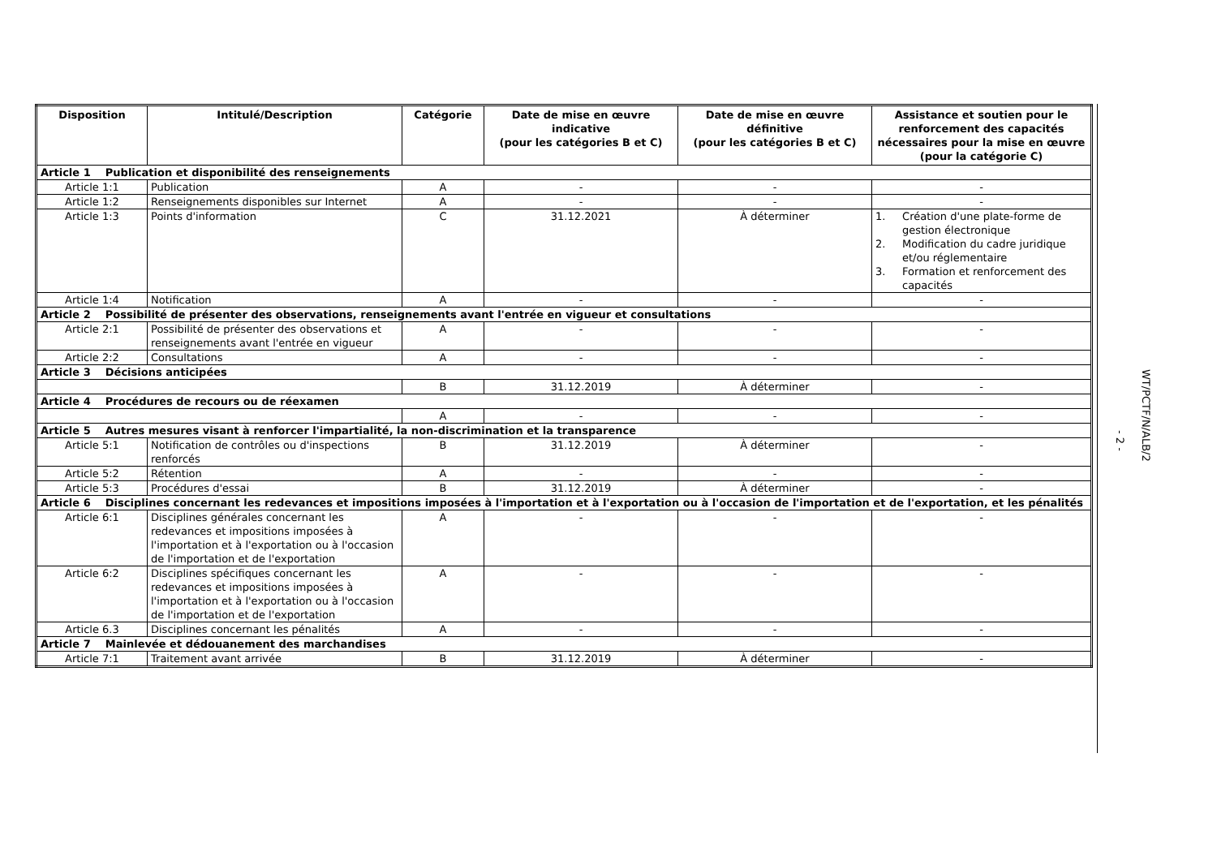| Disposition | Intitulé/Description | Catégorie | Date de mise en œuvre indicative (pour les catégories B et C) | Date de mise en œuvre définitive (pour les catégories B et C) | Assistance et soutien pour le renforcement des capacités nécessaires pour la mise en œuvre (pour la catégorie C) |
| --- | --- | --- | --- | --- | --- |
| Article 1 Publication et disponibilité des renseignements | | | | | |
| Article 1:1 | Publication | A | - | - | - |
| Article 1:2 | Renseignements disponibles sur Internet | A | - | - | - |
| Article 1:3 | Points d'information | C | 31.12.2021 | À déterminer | 1. Création d'une plate-forme de gestion électronique 2. Modification du cadre juridique et/ou réglementaire 3. Formation et renforcement des capacités |
| Article 1:4 | Notification | A | - | - | - |
| Article 2 Possibilité de présenter des observations, renseignements avant l'entrée en vigueur et consultations | | | | | |
| Article 2:1 | Possibilité de présenter des observations et renseignements avant l'entrée en vigueur | A | - | - | - |
| Article 2:2 | Consultations | A | - | - | - |
| Article 3 Décisions anticipées | | | | | |
| | | B | 31.12.2019 | À déterminer | - |
| Article 4 Procédures de recours ou de réexamen | | | | | |
| | | A | - | - | - |
| Article 5 Autres mesures visant à renforcer l'impartialité, la non-discrimination et la transparence | | | | | |
| Article 5:1 | Notification de contrôles ou d'inspections renforcés | B | 31.12.2019 | À déterminer | - |
| Article 5:2 | Rétention | A | - | - | - |
| Article 5:3 | Procédures d'essai | B | 31.12.2019 | À déterminer | - |
| Article 6 Disciplines concernant les redevances et impositions imposées à l'importation et à l'exportation ou à l'occasion de l'importation et de l'exportation, et les pénalités | | | | | |
| Article 6:1 | Disciplines générales concernant les redevances et impositions imposées à l'importation et à l'exportation ou à l'occasion de l'importation et de l'exportation | A | - | - | - |
| Article 6:2 | Disciplines spécifiques concernant les redevances et impositions imposées à l'importation et à l'exportation ou à l'occasion de l'importation et de l'exportation | A | - | - | - |
| Article 6.3 | Disciplines concernant les pénalités | A | - | - | - |
| Article 7 Mainlevée et dédouanement des marchandises | | | | | |
| Article 7:1 | Traitement avant arrivée | B | 31.12.2019 | À déterminer | - |
- 2 -
WT/PCTF/N/ALB/2